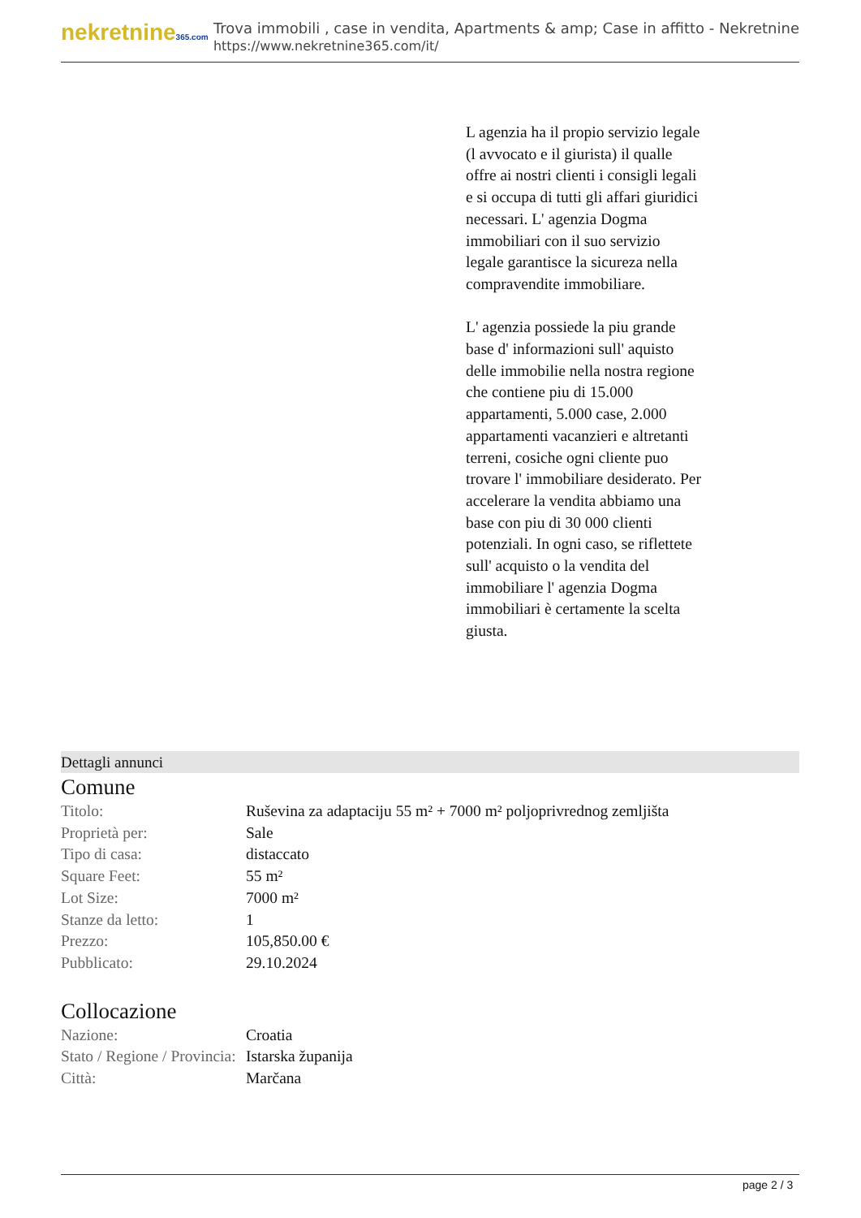nekretnine365.com
Trova immobili , case in vendita, Apartments & amp; Case in affitto - Nekretnine
https://www.nekretnine365.com/it/
L agenzia ha il propio servizio legale (l avvocato e il giurista) il qualle offre ai nostri clienti i consigli legali e si occupa di tutti gli affari giuridici necessari. L' agenzia Dogma immobiliari con il suo servizio legale garantisce la sicureza nella compravendite immobiliare.
L' agenzia possiede la piu grande base d' informazioni sull' aquisto delle immobilie nella nostra regione che contiene piu di 15.000 appartamenti, 5.000 case, 2.000 appartamenti vacanzieri e altretanti terreni, cosiche ogni cliente puo trovare l' immobiliare desiderato. Per accelerare la vendita abbiamo una base con piu di 30 000 clienti potenziali. In ogni caso, se riflettete sull' acquisto o la vendita del immobiliare l' agenzia Dogma immobiliari è certamente la scelta giusta.
Dettagli annunci
Comune
| Titolo: | Ruševina za adaptaciju 55 m² + 7000 m² poljoprivrednog zemljišta |
| Proprietà per: | Sale |
| Tipo di casa: | distaccato |
| Square Feet: | 55 m² |
| Lot Size: | 7000 m² |
| Stanze da letto: | 1 |
| Prezzo: | 105,850.00 € |
| Pubblicato: | 29.10.2024 |
Collocazione
| Nazione: | Croatia |
| Stato / Regione / Provincia: | Istarska županija |
| Città: | Marčana |
page 2 / 3